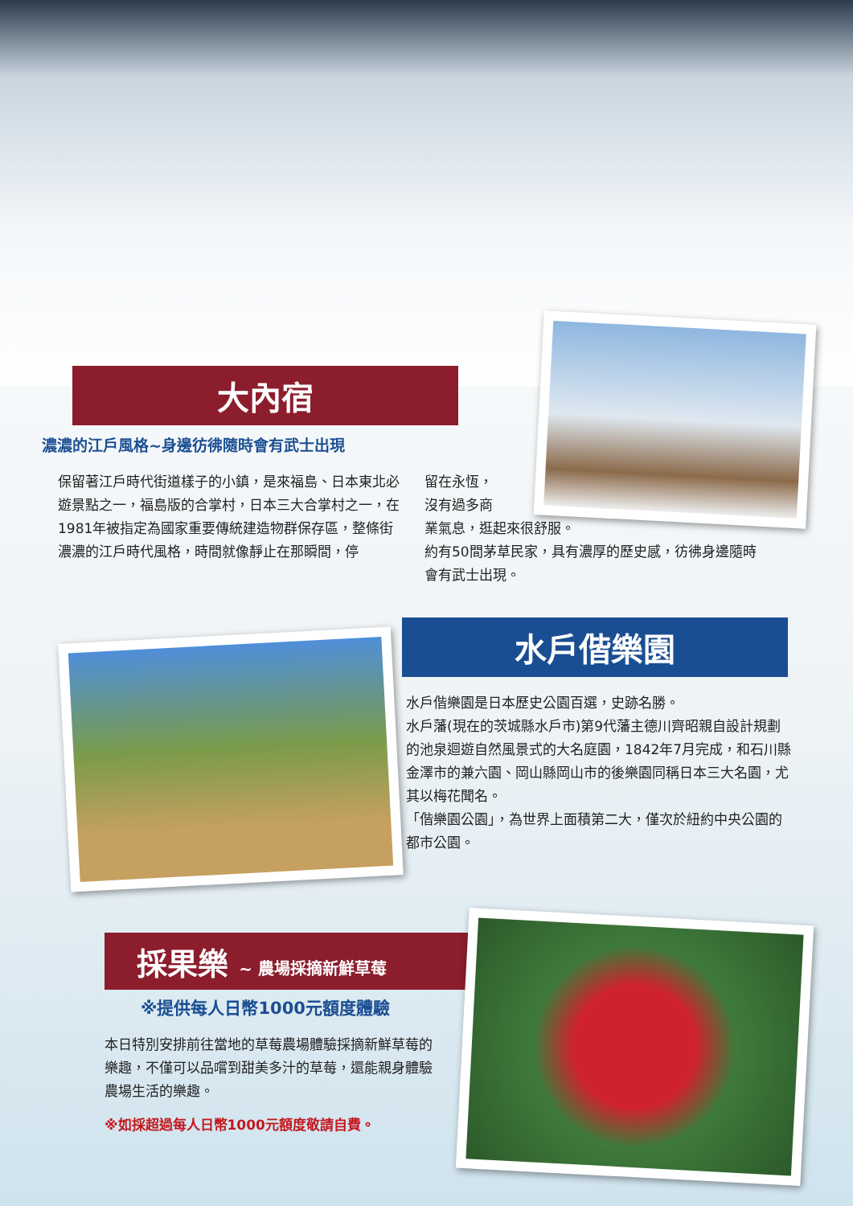大內宿
濃濃的江戶風格~身邊彷彿隨時會有武士出現
保留著江戶時代街道樣子的小鎮，是來福島、日本東北必遊景點之一，福島版的合掌村，日本三大合掌村之一，在1981年被指定為國家重要傳統建造物群保存區，整條街濃濃的江戶時代風格，時間就像靜止在那瞬間，停
留在永恆，
沒有過多商
業氣息，逛起來很舒服。
約有50間茅草民家，具有濃厚的歷史感，彷彿身邊隨時會有武士出現。
水戶偕樂園
水戶偕樂園是日本歷史公園百選，史跡名勝。
水戶藩(現在的茨城縣水戶市)第9代藩主德川齊昭親自設計規劃的池泉迴遊自然風景式的大名庭園，1842年7月完成，和石川縣金澤市的兼六園、岡山縣岡山市的後樂園同稱日本三大名園，尤其以梅花聞名。
「偕樂園公園」，為世界上面積第二大，僅次於紐約中央公園的都市公園。
採果樂 ~ 農場採摘新鮮草莓
※提供每人日幣1000元額度體驗
本日特別安排前往當地的草莓農場體驗採摘新鮮草莓的樂趣，不僅可以品嚐到甜美多汁的草莓，還能親身體驗農場生活的樂趣。
※如採超過每人日幣1000元額度敬請自費。